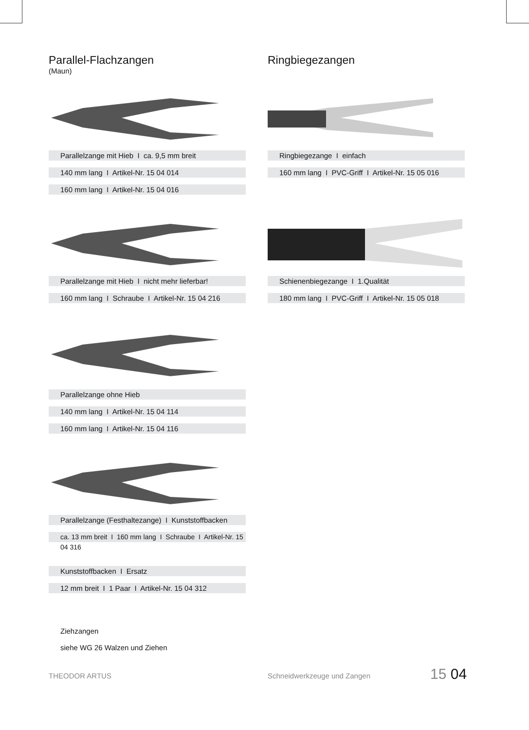Parallel-Flachzangen
(Maun)
Parallelzange mit Hieb I ca. 9,5 mm breit
140 mm lang I Artikel-Nr. 15 04 014
160 mm lang I Artikel-Nr. 15 04 016
Parallelzange mit Hieb I nicht mehr lieferbar!
160 mm lang I Schraube I Artikel-Nr. 15 04 216
Parallelzange ohne Hieb
140 mm lang I Artikel-Nr. 15 04 114
160 mm lang I Artikel-Nr. 15 04 116
Parallelzange (Festhaltezange) I Kunststoffbacken
ca. 13 mm breit I 160 mm lang I Schraube I Artikel-Nr. 15 04 316
Kunststoffbacken I Ersatz
12 mm breit I 1 Paar I Artikel-Nr. 15 04 312
Ziehzangen
siehe WG 26 Walzen und Ziehen
Ringbiegezangen
Ringbiegezange I einfach
160 mm lang I PVC-Griff I Artikel-Nr. 15 05 016
Schienenbiegezange I 1.Qualität
180 mm lang I PVC-Griff I Artikel-Nr. 15 05 018
THEODOR ARTUS Schneidwerkzeuge und Zangen 15 04